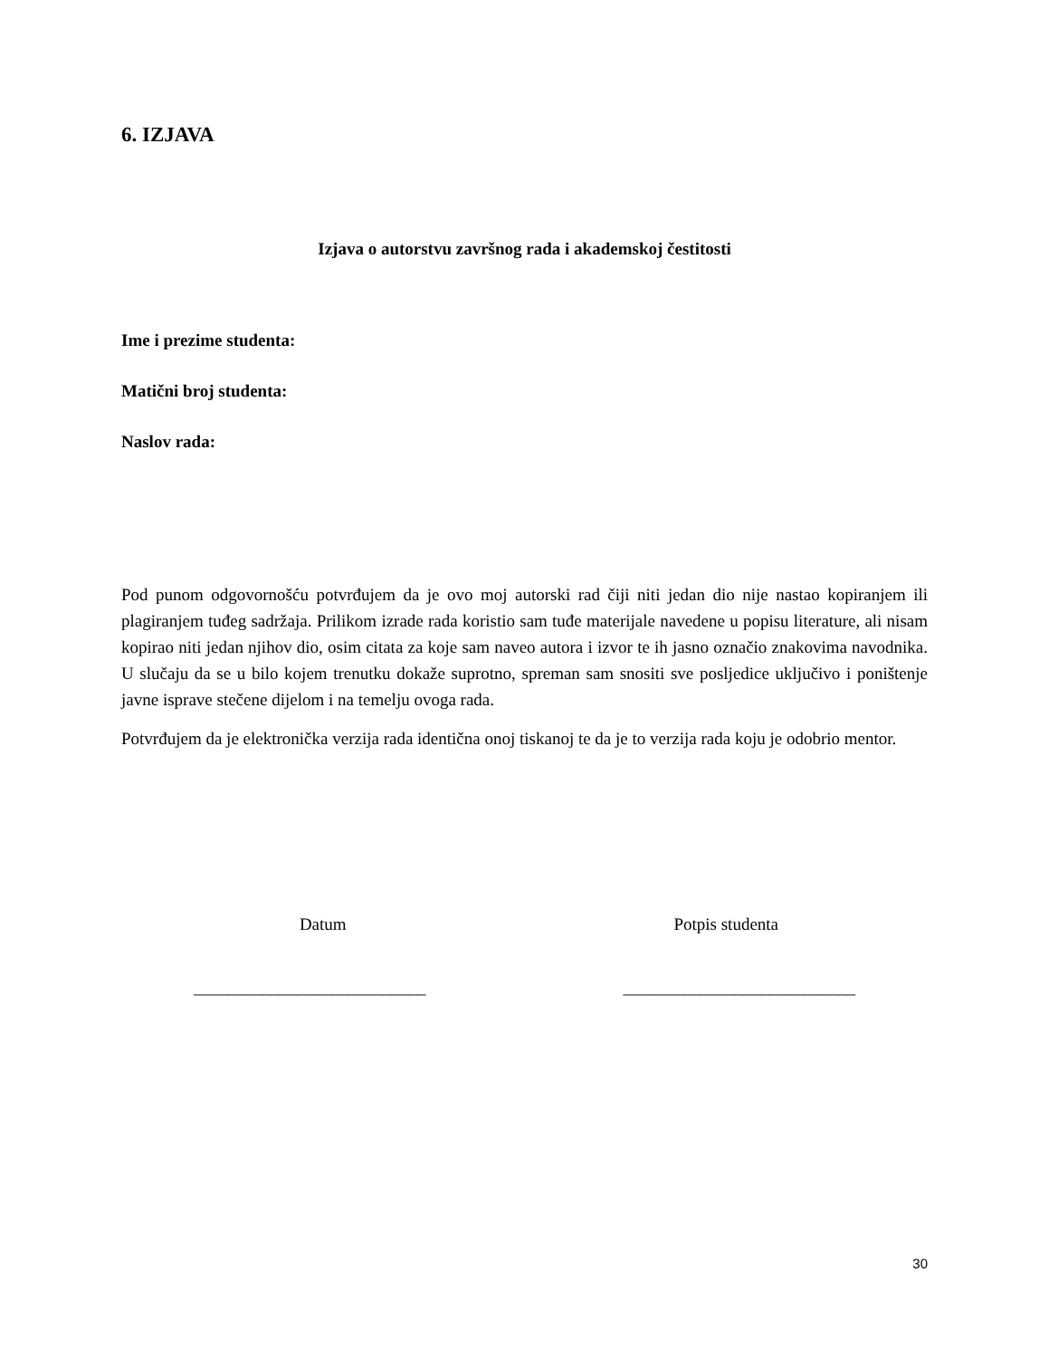6. IZJAVA
Izjava o autorstvu završnog rada i akademskoj čestitosti
Ime i prezime studenta:
Matični broj studenta:
Naslov rada:
Pod punom odgovornošću potvrđujem da je ovo moj autorski rad čiji niti jedan dio nije nastao kopiranjem ili plagiranjem tuđeg sadržaja. Prilikom izrade rada koristio sam tuđe materijale navedene u popisu literature, ali nisam kopirao niti jedan njihov dio, osim citata za koje sam naveo autora i izvor te ih jasno označio znakovima navodnika. U slučaju da se u bilo kojem trenutku dokaže suprotno, spreman sam snositi sve posljedice uključivo i poništenje javne isprave stečene dijelom i na temelju ovoga rada.
Potvrđujem da je elektronička verzija rada identična onoj tiskanoj te da je to verzija rada koju je odobrio mentor.
Datum Potpis studenta
___________________________ ___________________________
30